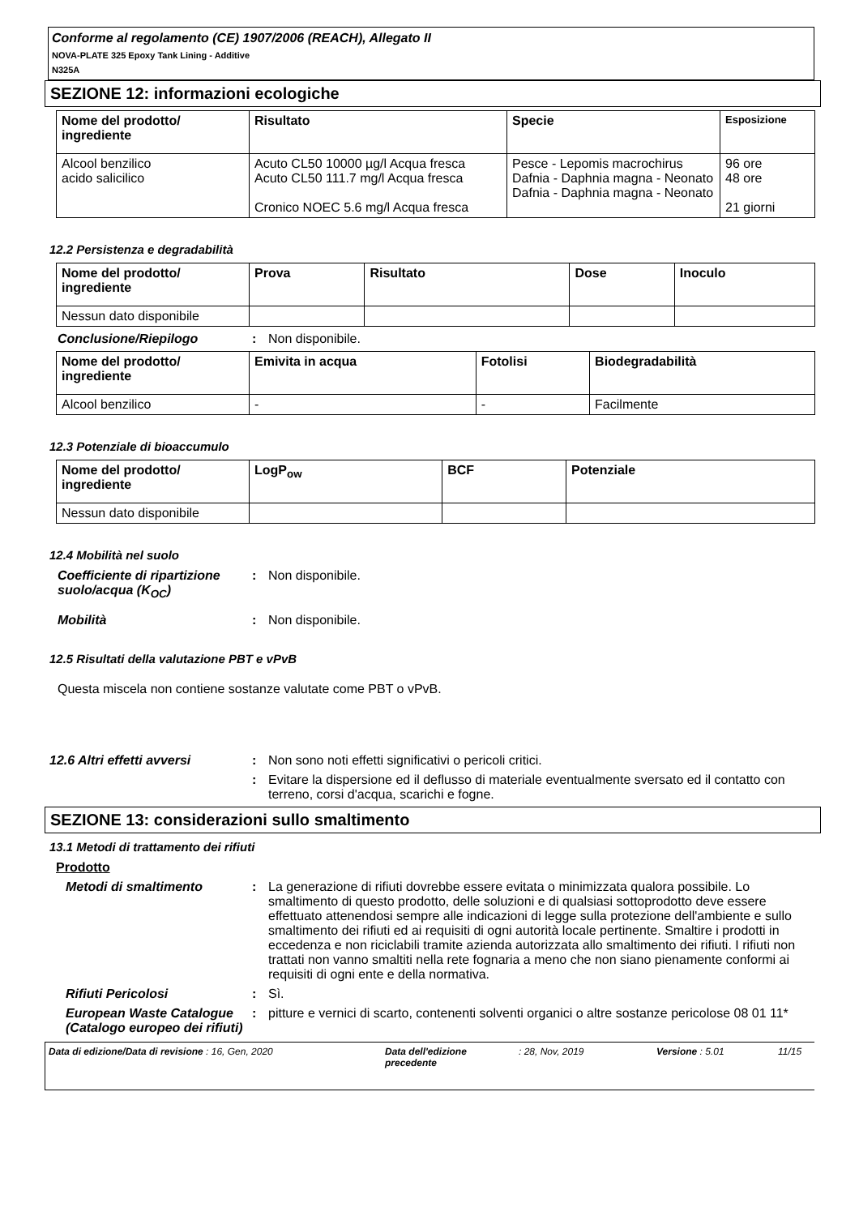Conforme al regolamento (CE) 1907/2006 (REACH), Allegato II
NOVA-PLATE 325 Epoxy Tank Lining - Additive
N325A
SEZIONE 12: informazioni ecologiche
| Nome del prodotto/ ingrediente | Risultato | Specie | Esposizione |
| --- | --- | --- | --- |
| Alcool benzilico acido salicilico | Acuto CL50 10000 µg/l Acqua fresca Acuto CL50 111.7 mg/l Acqua fresca Cronico NOEC 5.6 mg/l Acqua fresca | Pesce - Lepomis macrochirus Dafnia - Daphnia magna - Neonato Dafnia - Daphnia magna - Neonato | 96 ore 48 ore 21 giorni |
12.2 Persistenza e degradabilità
| Nome del prodotto/ ingrediente | Prova | Risultato | Dose | Inoculo |
| --- | --- | --- | --- | --- |
| Nessun dato disponibile | | | | |
Conclusione/Riepilogo : Non disponibile.
| Nome del prodotto/ ingrediente | Emivita in acqua | Fotolisi | Biodegradabilità |
| --- | --- | --- | --- |
| Alcool benzilico | - | - | Facilmente |
12.3 Potenziale di bioaccumulo
| Nome del prodotto/ ingrediente | LogP<sub>ow</sub> | BCF | Potenziale |
| --- | --- | --- | --- |
| Nessun dato disponibile | | | |
12.4 Mobilità nel suolo
Coefficiente di ripartizione suolo/acqua (K<sub>OC</sub>)
: Non disponibile.
Mobilità : Non disponibile.
12.5 Risultati della valutazione PBT e vPvB
Questa miscela non contiene sostanze valutate come PBT o vPvB.
12.6 Altri effetti avversi : Non sono noti effetti significativi o pericoli critici.
: Evitare la dispersione ed il deflusso di materiale eventualmente sversato ed il contatto con terreno, corsi d'acqua, scarichi e fogne.
SEZIONE 13: considerazioni sullo smaltimento
13.1 Metodi di trattamento dei rifiuti
Prodotto
Metodi di smaltimento : La generazione di rifiuti dovrebbe essere evitata o minimizzata qualora possibile. Lo smaltimento di questo prodotto, delle soluzioni e di qualsiasi sottoprodotto deve essere effettuato attenendosi sempre alle indicazioni di legge sulla protezione dell'ambiente e sullo smaltimento dei rifiuti ed ai requisiti di ogni autorità locale pertinente. Smaltire i prodotti in eccedenza e non riciclabili tramite azienda autorizzata allo smaltimento dei rifiuti. I rifiuti non trattati non vanno smaltiti nella rete fognaria a meno che non siano pienamente conformi ai requisiti di ogni ente e della normativa.
Rifiuti Pericolosi : Sì.
European Waste Catalogue (Catalogo europeo dei rifiuti)
: pitture e vernici di scarto, contenenti solventi organici o altre sostanze pericolose 08 01 11*
Data di edizione/Data di revisione : 16, Gen, 2020 Data dell'edizione precedente
: 28, Nov, 2019 Versione : 5.01 11/15